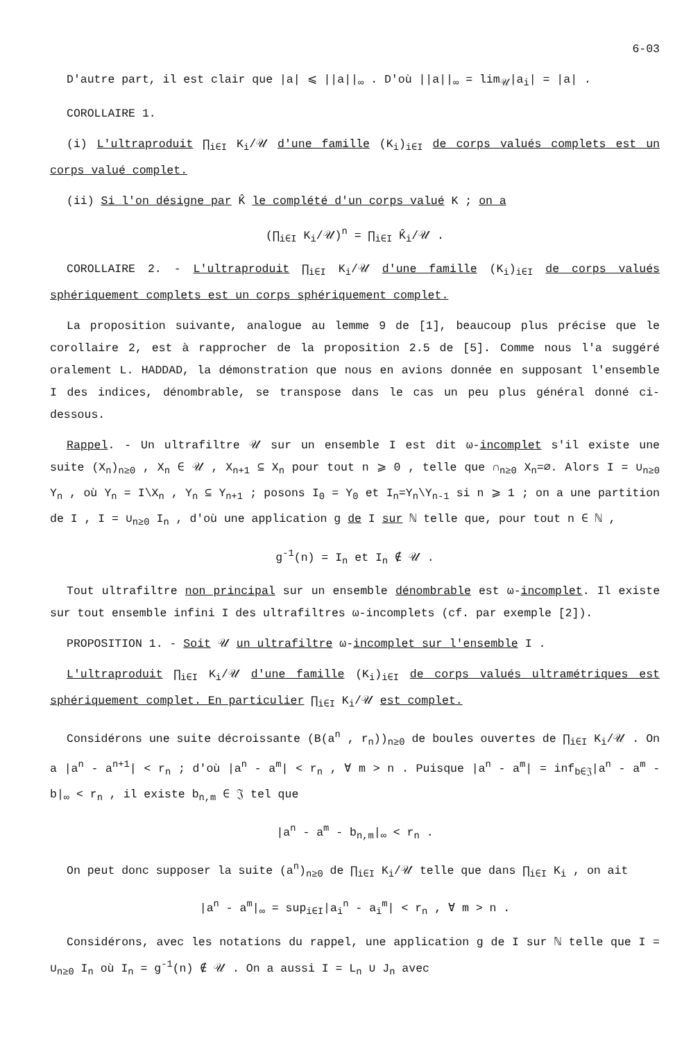6-03
D'autre part, il est clair que |a| ⩽ ||a||<sub>∞</sub> . D'où ||a||<sub>∞</sub> = lim<sub>𝒰</sub>|a<sub>i</sub>| = |a| .
COROLLAIRE 1.
(i) L'ultraproduit ∏<sub>i∈I</sub> K<sub>i</sub>/𝒰 d'une famille (K<sub>i</sub>)<sub>i∈I</sub> de corps valués complets est un corps valué complet.
(ii) Si l'on désigne par K̂ le complété d'un corps valué K ; on a
(∏<sub>i∈I</sub> K<sub>i</sub>/𝒰)<sup>n</sup> = ∏<sub>i∈I</sub> K̂<sub>i</sub>/𝒰 .
COROLLAIRE 2. - L'ultraproduit ∏<sub>i∈I</sub> K<sub>i</sub>/𝒰 d'une famille (K<sub>i</sub>)<sub>i∈I</sub> de corps valués sphériquement complets est un corps sphériquement complet.
La proposition suivante, analogue au lemme 9 de [1], beaucoup plus précise que le corollaire 2, est à rapprocher de la proposition 2.5 de [5]. Comme nous l'a suggéré oralement L. HADDAD, la démonstration que nous en avions donnée en supposant l'ensemble I des indices, dénombrable, se transpose dans le cas un peu plus général donné ci-dessous.
Rappel. - Un ultrafiltre 𝒰 sur un ensemble I est dit ω-incomplet s'il existe une suite (X<sub>n</sub>)<sub>n≥0</sub> , X<sub>n</sub> ∈ 𝒰 , X<sub>n+1</sub> ⊆ X<sub>n</sub> pour tout n ⩾ 0 , telle que ∩<sub>n≥0</sub> X<sub>n</sub>=∅. Alors I = ∪<sub>n≥0</sub> Y<sub>n</sub> , où Y<sub>n</sub> = I\X<sub>n</sub> , Y<sub>n</sub> ⊆ Y<sub>n+1</sub> ; posons I<sub>0</sub> = Y<sub>0</sub> et I<sub>n</sub>=Y<sub>n</sub>\Y<sub>n-1</sub> si n ⩾ 1 ; on a une partition de I , I = ∪<sub>n≥0</sub> I<sub>n</sub> , d'où une application g de I sur ℕ telle que, pour tout n ∈ ℕ ,
g<sup>-1</sup>(n) = I<sub>n</sub> et I<sub>n</sub> ∉ 𝒰 .
Tout ultrafiltre non principal sur un ensemble dénombrable est ω-incomplet. Il existe sur tout ensemble infini I des ultrafiltres ω-incomplets (cf. par exemple [2]).
PROPOSITION 1. - Soit 𝒰 un ultrafiltre ω-incomplet sur l'ensemble I .
L'ultraproduit ∏<sub>i∈I</sub> K<sub>i</sub>/𝒰 d'une famille (K<sub>i</sub>)<sub>i∈I</sub> de corps valués ultramétriques est sphériquement complet. En particulier ∏<sub>i∈I</sub> K<sub>i</sub>/𝒰 est complet.
Considérons une suite décroissante (B(a<sup>n</sup> , r<sub>n</sub>))<sub>n≥0</sub> de boules ouvertes de ∏<sub>i∈I</sub> K<sub>i</sub>/𝒰 . On a |a<sup>n</sup> - a<sup>n+1</sup>| < r<sub>n</sub> ; d'où |a<sup>n</sup> - a<sup>m</sup>| < r<sub>n</sub> , ∀ m > n . Puisque |a<sup>n</sup> - a<sup>m</sup>| = inf<sub>b∈𝔍</sub>|a<sup>n</sup> - a<sup>m</sup> - b|<sub>∞</sub> < r<sub>n</sub> , il existe b<sub>n,m</sub> ∈ 𝔍 tel que
|a<sup>n</sup> - a<sup>m</sup> - b<sub>n,m</sub>|<sub>∞</sub> < r<sub>n</sub> .
On peut donc supposer la suite (a<sup>n</sup>)<sub>n≥0</sub> de ∏<sub>i∈I</sub> K<sub>i</sub>/𝒰 telle que dans ∏<sub>i∈I</sub> K<sub>i</sub> , on ait
|a<sup>n</sup> - a<sup>m</sup>|<sub>∞</sub> = sup<sub>i∈I</sub>|a<sub>i</sub><sup>n</sup> - a<sub>i</sub><sup>m</sup>| < r<sub>n</sub> , ∀ m > n .
Considérons, avec les notations du rappel, une application g de I sur ℕ telle que I = ∪<sub>n≥0</sub> I<sub>n</sub> où I<sub>n</sub> = g<sup>-1</sup>(n) ∉ 𝒰 . On a aussi I = L<sub>n</sub> ∪ J<sub>n</sub> avec